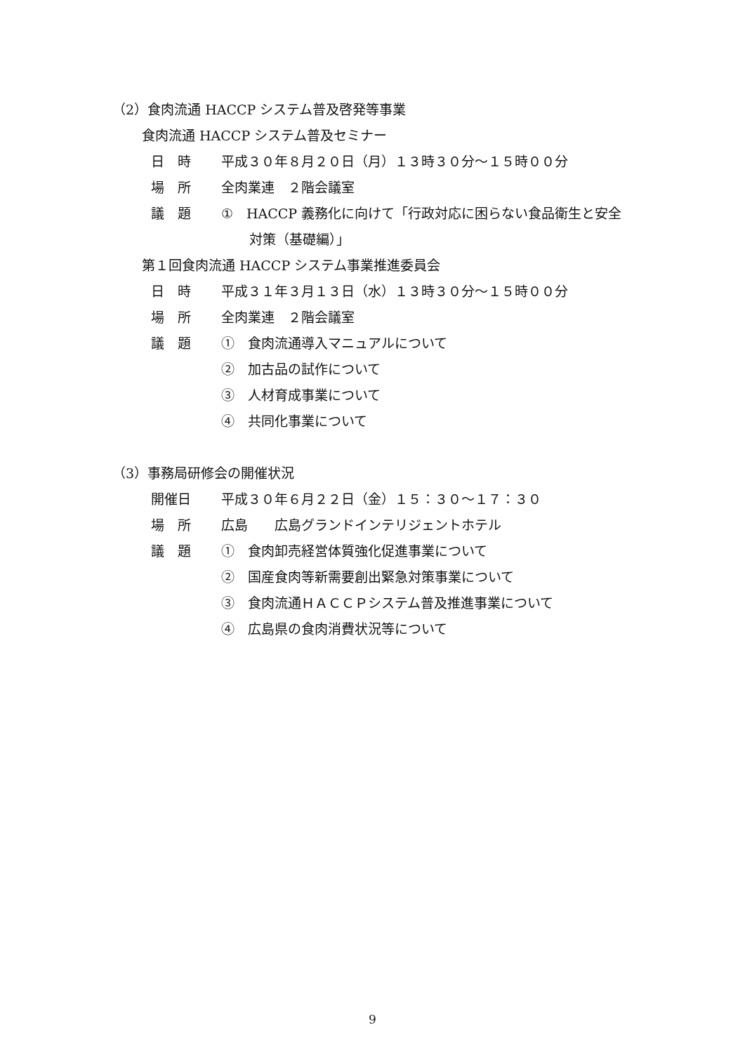（2）食肉流通 HACCP システム普及啓発等事業
食肉流通 HACCP システム普及セミナー
日　時 平成３０年８月２０日（月）１３時３０分～１５時００分
場　所 全肉業連　２階会議室
議　題 ①　HACCP 義務化に向けて「行政対応に困らない食品衛生と安全
対策（基礎編）」
第１回食肉流通 HACCP システム事業推進委員会
日　時 平成３１年３月１３日（水）１３時３０分～１５時００分
場　所 全肉業連　２階会議室
議　題 ①　食肉流通導入マニュアルについて
②　加古品の試作について
③　人材育成事業について
④　共同化事業について
（3）事務局研修会の開催状況
開催日 平成３０年６月２２日（金）１５：３０～１７：３０
場　所 広島　　広島グランドインテリジェントホテル
議　題 ①　食肉卸売経営体質強化促進事業について
②　国産食肉等新需要創出緊急対策事業について
③　食肉流通ＨＡＣＣＰシステム普及推進事業について
④　広島県の食肉消費状況等について
9